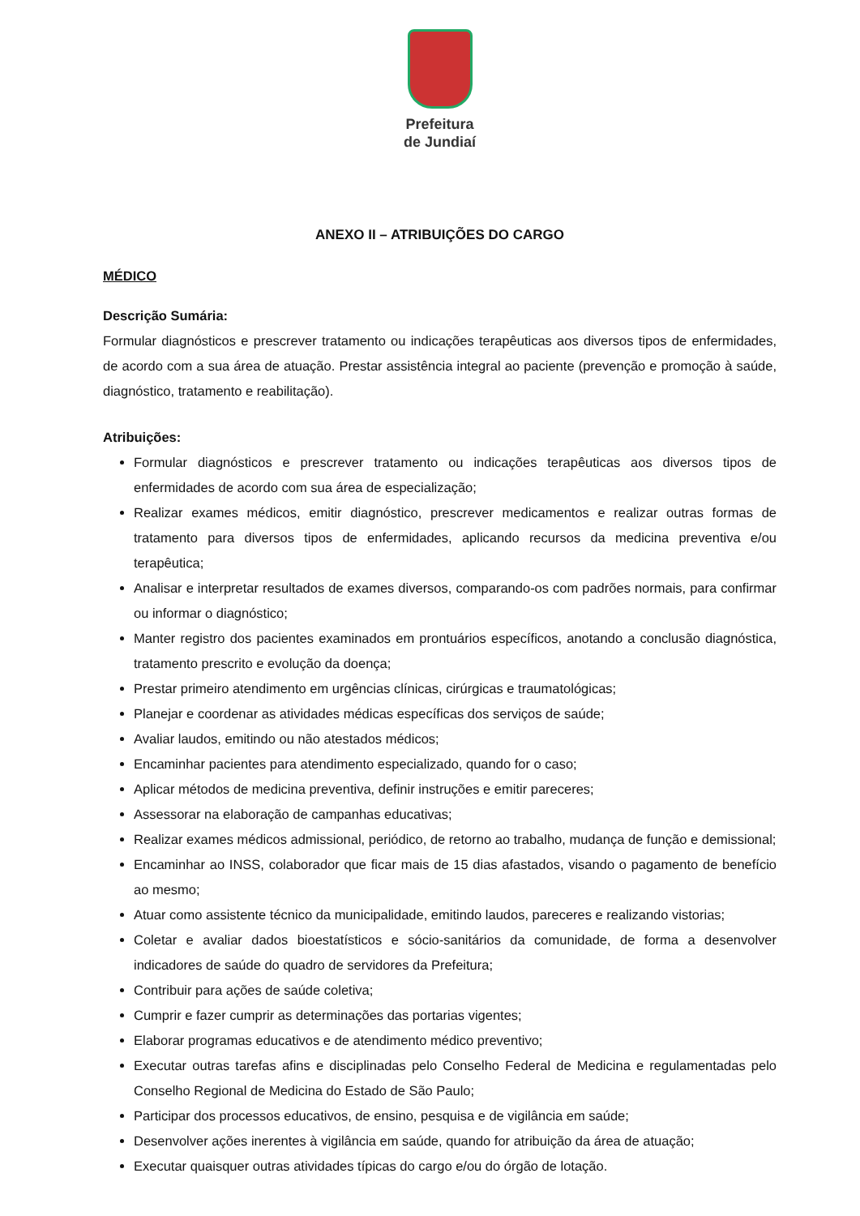Prefeitura
de Jundiaí
ANEXO II – ATRIBUIÇÕES DO CARGO
MÉDICO
Descrição Sumária:
Formular diagnósticos e prescrever tratamento ou indicações terapêuticas aos diversos tipos de enfermidades, de acordo com a sua área de atuação. Prestar assistência integral ao paciente (prevenção e promoção à saúde, diagnóstico, tratamento e reabilitação).
Atribuições:
Formular diagnósticos e prescrever tratamento ou indicações terapêuticas aos diversos tipos de enfermidades de acordo com sua área de especialização;
Realizar exames médicos, emitir diagnóstico, prescrever medicamentos e realizar outras formas de tratamento para diversos tipos de enfermidades, aplicando recursos da medicina preventiva e/ou terapêutica;
Analisar e interpretar resultados de exames diversos, comparando-os com padrões normais, para confirmar ou informar o diagnóstico;
Manter registro dos pacientes examinados em prontuários específicos, anotando a conclusão diagnóstica, tratamento prescrito e evolução da doença;
Prestar primeiro atendimento em urgências clínicas, cirúrgicas e traumatológicas;
Planejar e coordenar as atividades médicas específicas dos serviços de saúde;
Avaliar laudos, emitindo ou não atestados médicos;
Encaminhar pacientes para atendimento especializado, quando for o caso;
Aplicar métodos de medicina preventiva, definir instruções e emitir pareceres;
Assessorar na elaboração de campanhas educativas;
Realizar exames médicos admissional, periódico, de retorno ao trabalho, mudança de função e demissional;
Encaminhar ao INSS, colaborador que ficar mais de 15 dias afastados, visando o pagamento de benefício ao mesmo;
Atuar como assistente técnico da municipalidade, emitindo laudos, pareceres e realizando vistorias;
Coletar e avaliar dados bioestatísticos e sócio-sanitários da comunidade, de forma a desenvolver indicadores de saúde do quadro de servidores da Prefeitura;
Contribuir para ações de saúde coletiva;
Cumprir e fazer cumprir as determinações das portarias vigentes;
Elaborar programas educativos e de atendimento médico preventivo;
Executar outras tarefas afins e disciplinadas pelo Conselho Federal de Medicina e regulamentadas pelo Conselho Regional de Medicina do Estado de São Paulo;
Participar dos processos educativos, de ensino, pesquisa e de vigilância em saúde;
Desenvolver ações inerentes à vigilância em saúde, quando for atribuição da área de atuação;
Executar quaisquer outras atividades típicas do cargo e/ou do órgão de lotação.